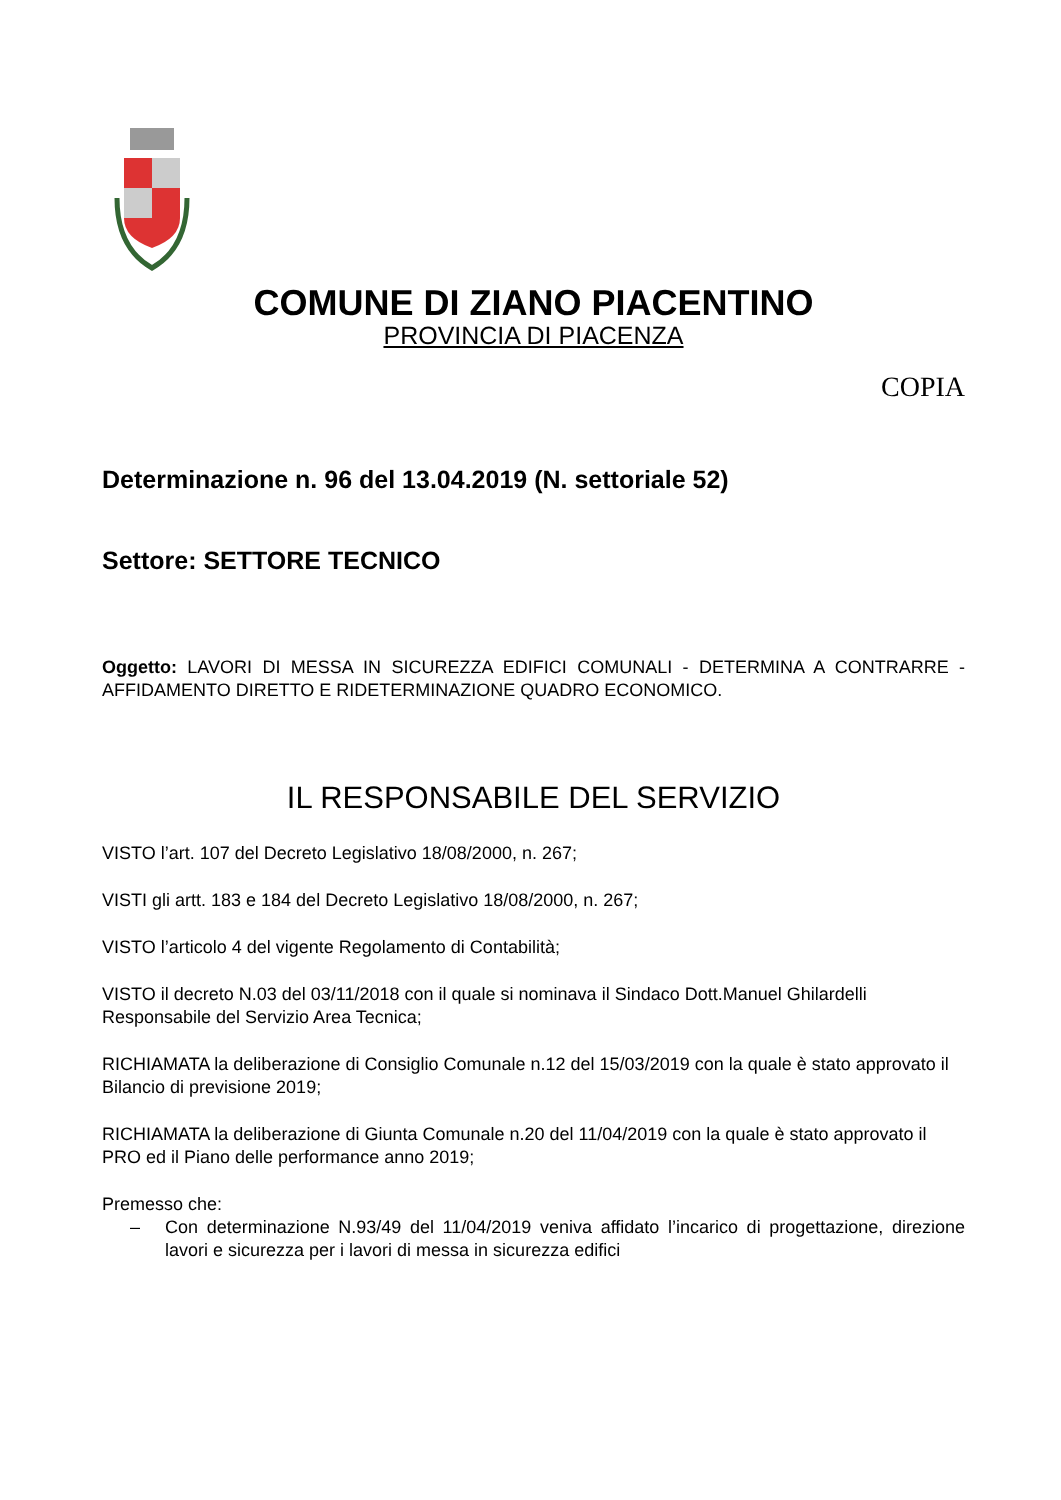COMUNE DI ZIANO PIACENTINO
PROVINCIA DI PIACENZA
COPIA
Determinazione n. 96 del 13.04.2019 (N. settoriale 52)
Settore: SETTORE TECNICO
Oggetto: LAVORI DI MESSA IN SICUREZZA EDIFICI COMUNALI - DETERMINA A CONTRARRE - AFFIDAMENTO DIRETTO E RIDETERMINAZIONE QUADRO ECONOMICO.
IL RESPONSABILE DEL SERVIZIO
VISTO l’art. 107 del Decreto Legislativo 18/08/2000, n. 267;
VISTI gli artt. 183 e 184 del Decreto Legislativo 18/08/2000, n. 267;
VISTO l’articolo 4 del vigente Regolamento di Contabilità;
VISTO il decreto N.03 del 03/11/2018 con il quale si nominava il Sindaco Dott.Manuel Ghilardelli Responsabile del Servizio Area Tecnica;
RICHIAMATA la deliberazione di Consiglio Comunale n.12 del 15/03/2019 con la quale è stato approvato il Bilancio di previsione 2019;
RICHIAMATA la deliberazione di Giunta Comunale n.20 del 11/04/2019 con la quale è stato approvato il PRO ed il Piano delle performance anno 2019;
Premesso che:
– Con determinazione N.93/49 del 11/04/2019 veniva affidato l’incarico di progettazione, direzione lavori e sicurezza per i lavori di messa in sicurezza edifici